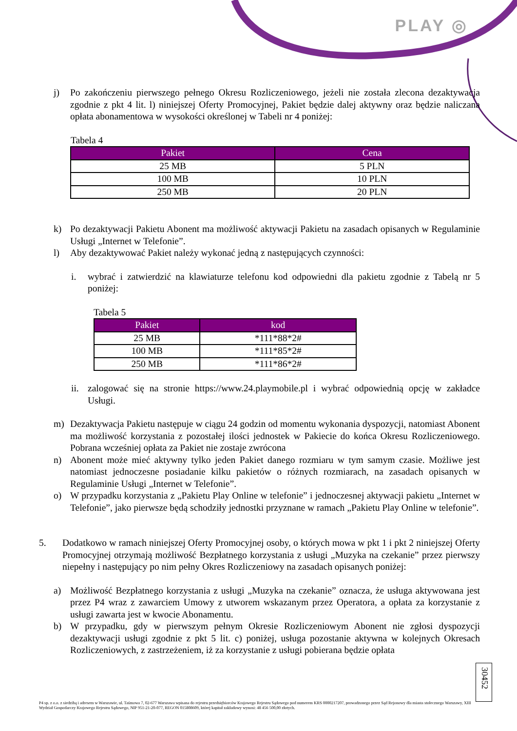PLAY ◎
j) Po zakończeniu pierwszego pełnego Okresu Rozliczeniowego, jeżeli nie została zlecona dezaktywacja zgodnie z pkt 4 lit. l) niniejszej Oferty Promocyjnej, Pakiet będzie dalej aktywny oraz będzie naliczana opłata abonamentowa w wysokości określonej w Tabeli nr 4 poniżej:
Tabela 4
| Pakiet | Cena |
| --- | --- |
| 25 MB | 5 PLN |
| 100 MB | 10 PLN |
| 250 MB | 20 PLN |
k) Po dezaktywacji Pakietu Abonent ma możliwość aktywacji Pakietu na zasadach opisanych w Regulaminie Usługi „Internet w Telefonie”.
l) Aby dezaktywować Pakiet należy wykonać jedną z następujących czynności:
i. wybrać i zatwierdzić na klawiaturze telefonu kod odpowiedni dla pakietu zgodnie z Tabelą nr 5 poniżej:
Tabela 5
| Pakiet | kod |
| --- | --- |
| 25 MB | *111*88*2# |
| 100 MB | *111*85*2# |
| 250 MB | *111*86*2# |
ii. zalogować się na stronie https://www.24.playmobile.pl i wybrać odpowiednią opcję w zakładce Usługi.
m) Dezaktywacja Pakietu następuje w ciągu 24 godzin od momentu wykonania dyspozycji, natomiast Abonent ma możliwość korzystania z pozostałej ilości jednostek w Pakiecie do końca Okresu Rozliczeniowego. Pobrana wcześniej opłata za Pakiet nie zostaje zwrócona
n) Abonent może mieć aktywny tylko jeden Pakiet danego rozmiaru w tym samym czasie. Możliwe jest natomiast jednoczesne posiadanie kilku pakietów o różnych rozmiarach, na zasadach opisanych w Regulaminie Usługi „Internet w Telefonie”.
o) W przypadku korzystania z „Pakietu Play Online w telefonie” i jednoczesnej aktywacji pakietu „Internet w Telefonie”, jako pierwsze będą schodziły jednostki przyznane w ramach „Pakietu Play Online w telefonie”.
5. Dodatkowo w ramach niniejszej Oferty Promocyjnej osoby, o których mowa w pkt 1 i pkt 2 niniejszej Oferty Promocyjnej otrzymają możliwość Bezpłatnego korzystania z usługi „Muzyka na czekanie” przez pierwszy niepełny i następujący po nim pełny Okres Rozliczeniowy na zasadach opisanych poniżej:
a) Możliwość Bezpłatnego korzystania z usługi „Muzyka na czekanie” oznacza, że usługa aktywowana jest przez P4 wraz z zawarciem Umowy z utworem wskazanym przez Operatora, a opłata za korzystanie z usługi zawarta jest w kwocie Abonamentu.
b) W przypadku, gdy w pierwszym pełnym Okresie Rozliczeniowym Abonent nie zgłosi dyspozycji dezaktywacji usługi zgodnie z pkt 5 lit. c) poniżej, usługa pozostanie aktywna w kolejnych Okresach Rozliczeniowych, z zastrzeżeniem, iż za korzystanie z usługi pobierana będzie opłata
30452
P4 sp. z o.o. z siedzibą i adresem w Warszawie, ul. Taśmowa 7, 02-677 Warszawa wpisana do rejestru przedsiębiorców Krajowego Rejestru Sądowego pod numerem KRS 0000217207, prowadzonego przez Sąd Rejonowy dla miasta stołecznego Warszawy, XIII Wydział Gospodarczy Krajowego Rejestru Sądowego, NIP 951-21-20-077, REGON 015808609, której kapitał zakładowy wynosi: 48 456 500,00 złotych.